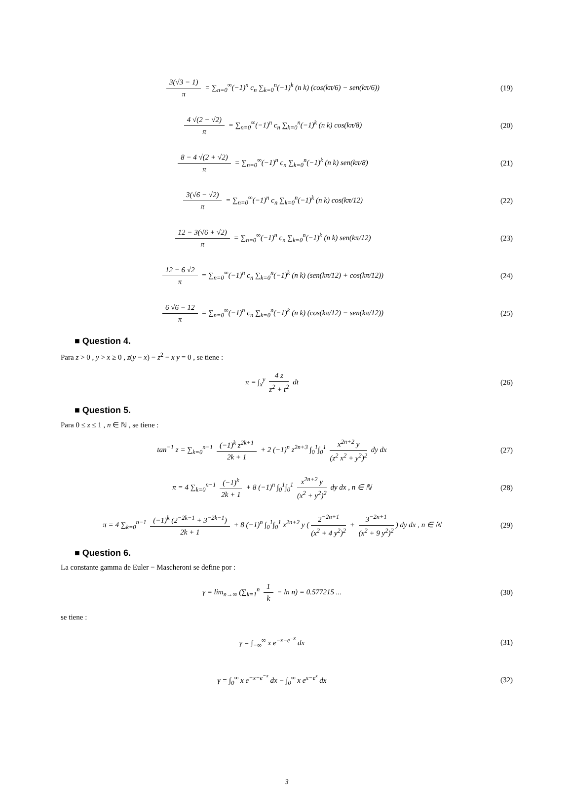3(√3 − 1) π = ∑<sub>n=0</sub><sup>∞</sup>(−1)<sup>n</sup> c<sub>n</sub> ∑<sub>k=0</sub><sup>n</sup>(−1)<sup>k</sup> (n k) (cos(kπ/6) − sen(kπ/6))
(19)
4 √(2 − √2) π = ∑<sub>n=0</sub><sup>∞</sup>(−1)<sup>n</sup> c<sub>n</sub> ∑<sub>k=0</sub><sup>n</sup>(−1)<sup>k</sup> (n k) cos(kπ/8)
(20)
8 − 4 √(2 + √2) π = ∑<sub>n=0</sub><sup>∞</sup>(−1)<sup>n</sup> c<sub>n</sub> ∑<sub>k=0</sub><sup>n</sup>(−1)<sup>k</sup> (n k) sen(kπ/8)
(21)
3(√6 − √2) π = ∑<sub>n=0</sub><sup>∞</sup>(−1)<sup>n</sup> c<sub>n</sub> ∑<sub>k=0</sub><sup>n</sup>(−1)<sup>k</sup> (n k) cos(kπ/12)
(22)
12 − 3(√6 + √2) π = ∑<sub>n=0</sub><sup>∞</sup>(−1)<sup>n</sup> c<sub>n</sub> ∑<sub>k=0</sub><sup>n</sup>(−1)<sup>k</sup> (n k) sen(kπ/12)
(23)
12 − 6 √2 π = ∑<sub>n=0</sub><sup>∞</sup>(−1)<sup>n</sup> c<sub>n</sub> ∑<sub>k=0</sub><sup>n</sup>(−1)<sup>k</sup> (n k) (sen(kπ/12) + cos(kπ/12))
(24)
6 √6 − 12 π = ∑<sub>n=0</sub><sup>∞</sup>(−1)<sup>n</sup> c<sub>n</sub> ∑<sub>k=0</sub><sup>n</sup>(−1)<sup>k</sup> (n k) (cos(kπ/12) − sen(kπ/12))
(25)
■ Question 4.
Para z > 0 , y > x ≥ 0 , z(y − x) − z<sup>2</sup> − x y = 0 , se tiene :
π = ∫<sub>x</sub><sup>y</sup> 4 z z<sup>2</sup> + t<sup>2</sup> dt (26)
■ Question 5.
Para 0 ≤ z ≤ 1 , n ∈ ℕ , se tiene :
tan<sup>−1</sup> z = ∑<sub>k=0</sub><sup>n−1</sup> (−1)<sup>k</sup> z<sup>2k+1</sup> 2k + 1 + 2 (−1)<sup>n</sup> z<sup>2n+3</sup> ∫<sub>0</sub><sup>1</sup>∫<sub>0</sub><sup>1</sup> x<sup>2n+2</sup> y (z<sup>2</sup> x<sup>2</sup> + y<sup>2</sup>)<sup>2</sup> dy dx
(27)
π = 4 ∑<sub>k=0</sub><sup>n−1</sup> (−1)<sup>k</sup> 2k + 1 + 8 (−1)<sup>n</sup> ∫<sub>0</sub><sup>1</sup>∫<sub>0</sub><sup>1</sup> x<sup>2n+2</sup> y (x<sup>2</sup> + y<sup>2</sup>)<sup>2</sup> dy dx , n ∈ ℕ
(28)
π = 4 ∑<sub>k=0</sub><sup>n−1</sup> (−1)<sup>k</sup> (2<sup>−2k−1</sup> + 3<sup>−2k−1</sup>) 2k + 1 + 8 (−1)<sup>n</sup> ∫<sub>0</sub><sup>1</sup>∫<sub>0</sub><sup>1</sup> x<sup>2n+2</sup> y (2<sup>−2n+1</sup> (x<sup>2</sup> + 4 y<sup>2</sup>)<sup>2</sup> + 3<sup>−2n+1</sup> (x<sup>2</sup> + 9 y<sup>2</sup>)<sup>2</sup>) dy dx , n ∈ ℕ
(29)
■ Question 6.
La constante gamma de Euler − Mascheroni se define por :
γ = lim<sub>n→∞</sub> (∑<sub>k=1</sub><sup>n</sup> 1 k − ln n) = 0.577215 ...
(30)
se tiene :
γ = ∫<sub>−∞</sub><sup>∞</sup> x e<sup>−x−e<sup>−x</sup></sup> dx (31)
γ = ∫<sub>0</sub><sup>∞</sup> x e<sup>−x−e<sup>−x</sup></sup> dx − ∫<sub>0</sub><sup>∞</sup> x e<sup>x−e<sup>x</sup></sup> dx
(32)
3